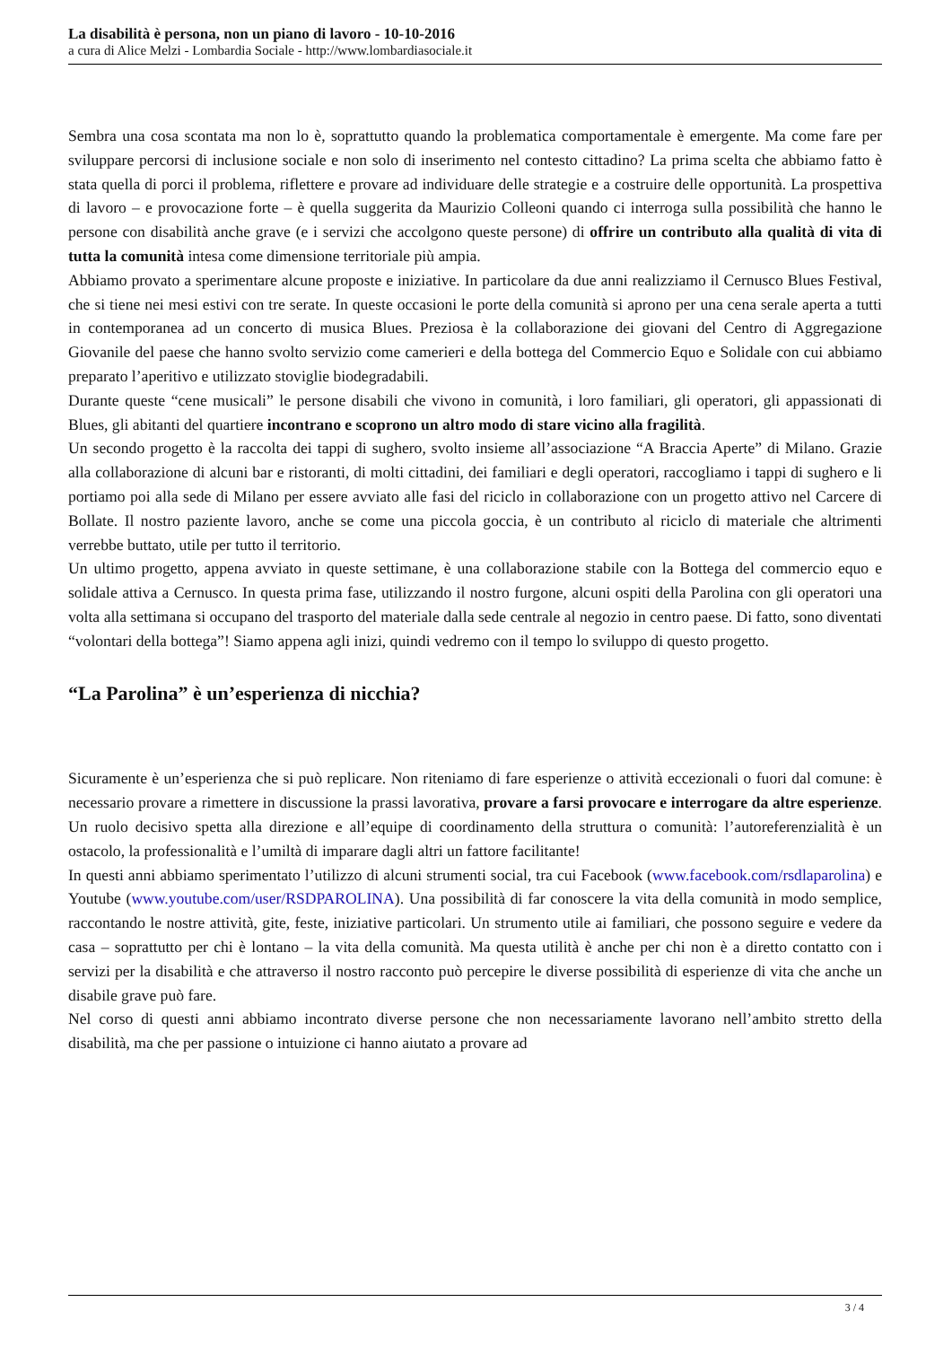La disabilità è persona, non un piano di lavoro - 10-10-2016
a cura di Alice Melzi - Lombardia Sociale - http://www.lombardiasociale.it
Sembra una cosa scontata ma non lo è, soprattutto quando la problematica comportamentale è emergente. Ma come fare per sviluppare percorsi di inclusione sociale e non solo di inserimento nel contesto cittadino? La prima scelta che abbiamo fatto è stata quella di porci il problema, riflettere e provare ad individuare delle strategie e a costruire delle opportunità. La prospettiva di lavoro – e provocazione forte – è quella suggerita da Maurizio Colleoni quando ci interroga sulla possibilità che hanno le persone con disabilità anche grave (e i servizi che accolgono queste persone) di offrire un contributo alla qualità di vita di tutta la comunità intesa come dimensione territoriale più ampia.
Abbiamo provato a sperimentare alcune proposte e iniziative. In particolare da due anni realizziamo il Cernusco Blues Festival, che si tiene nei mesi estivi con tre serate. In queste occasioni le porte della comunità si aprono per una cena serale aperta a tutti in contemporanea ad un concerto di musica Blues. Preziosa è la collaborazione dei giovani del Centro di Aggregazione Giovanile del paese che hanno svolto servizio come camerieri e della bottega del Commercio Equo e Solidale con cui abbiamo preparato l’aperitivo e utilizzato stoviglie biodegradabili.
Durante queste “cene musicali” le persone disabili che vivono in comunità, i loro familiari, gli operatori, gli appassionati di Blues, gli abitanti del quartiere incontrano e scoprono un altro modo di stare vicino alla fragilità.
Un secondo progetto è la raccolta dei tappi di sughero, svolto insieme all’associazione “A Braccia Aperte” di Milano. Grazie alla collaborazione di alcuni bar e ristoranti, di molti cittadini, dei familiari e degli operatori, raccogliamo i tappi di sughero e li portiamo poi alla sede di Milano per essere avviato alle fasi del riciclo in collaborazione con un progetto attivo nel Carcere di Bollate. Il nostro paziente lavoro, anche se come una piccola goccia, è un contributo al riciclo di materiale che altrimenti verrebbe buttato, utile per tutto il territorio.
Un ultimo progetto, appena avviato in queste settimane, è una collaborazione stabile con la Bottega del commercio equo e solidale attiva a Cernusco. In questa prima fase, utilizzando il nostro furgone, alcuni ospiti della Parolina con gli operatori una volta alla settimana si occupano del trasporto del materiale dalla sede centrale al negozio in centro paese. Di fatto, sono diventati “volontari della bottega”! Siamo appena agli inizi, quindi vedremo con il tempo lo sviluppo di questo progetto.
“La Parolina” è un’esperienza di nicchia?
Sicuramente è un’esperienza che si può replicare. Non riteniamo di fare esperienze o attività eccezionali o fuori dal comune: è necessario provare a rimettere in discussione la prassi lavorativa, provare a farsi provocare e interrogare da altre esperienze. Un ruolo decisivo spetta alla direzione e all’equipe di coordinamento della struttura o comunità: l’autoreferenzialità è un ostacolo, la professionalità e l’umiltà di imparare dagli altri un fattore facilitante!
In questi anni abbiamo sperimentato l’utilizzo di alcuni strumenti social, tra cui Facebook (www.facebook.com/rsdlaparolina) e Youtube (www.youtube.com/user/RSDPAROLINA). Una possibilità di far conoscere la vita della comunità in modo semplice, raccontando le nostre attività, gite, feste, iniziative particolari. Un strumento utile ai familiari, che possono seguire e vedere da casa – soprattutto per chi è lontano – la vita della comunità. Ma questa utilità è anche per chi non è a diretto contatto con i servizi per la disabilità e che attraverso il nostro racconto può percepire le diverse possibilità di esperienze di vita che anche un disabile grave può fare.
Nel corso di questi anni abbiamo incontrato diverse persone che non necessariamente lavorano nell’ambito stretto della disabilità, ma che per passione o intuizione ci hanno aiutato a provare ad
3 / 4